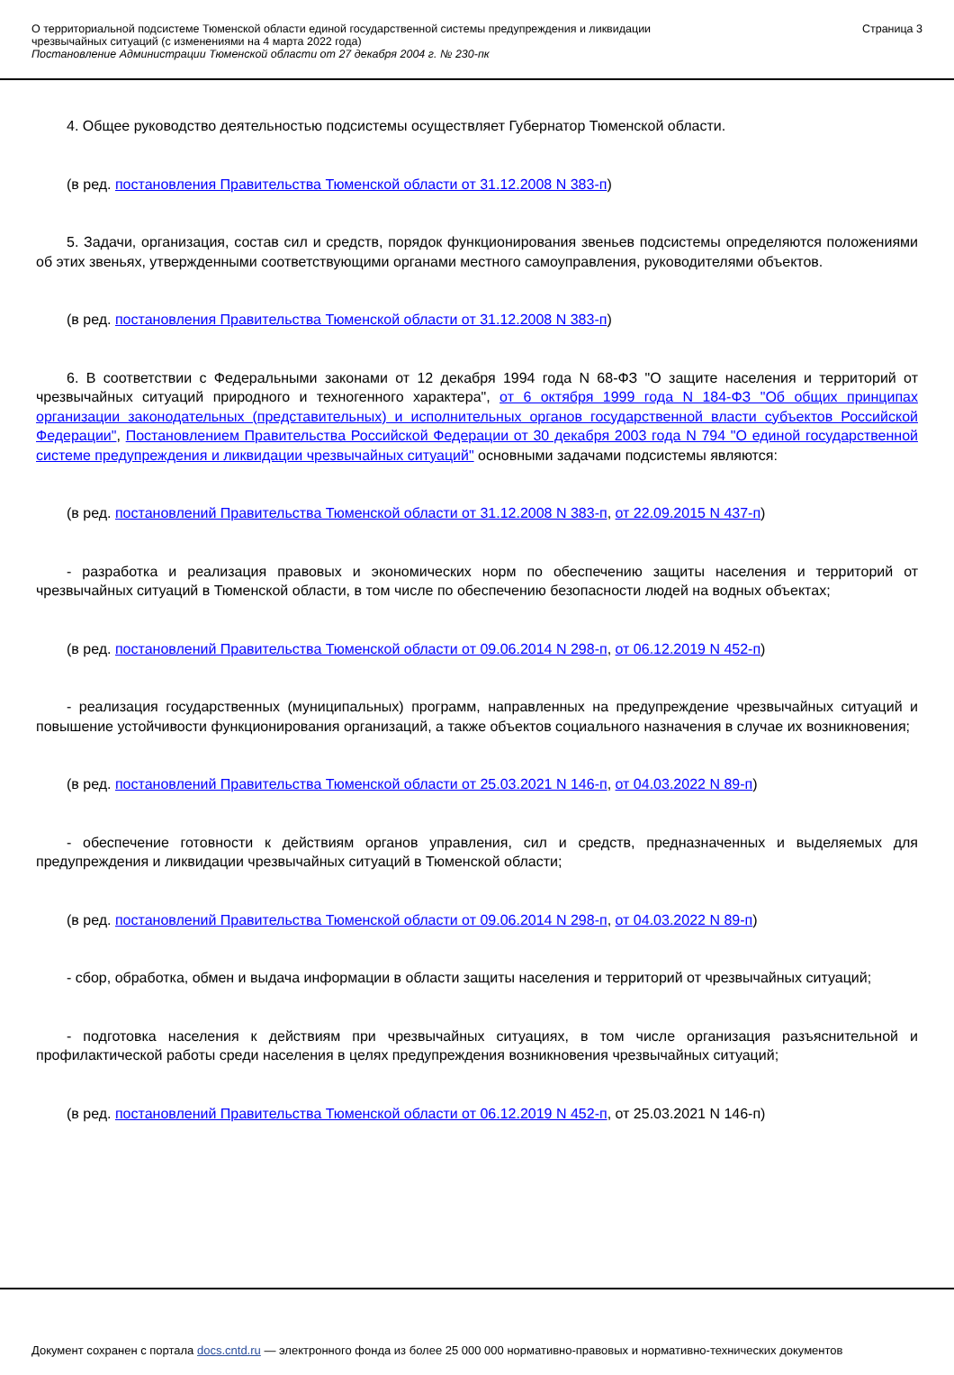О территориальной подсистеме Тюменской области единой государственной системы предупреждения и ликвидации
чрезвычайных ситуаций (с изменениями на 4 марта 2022 года)
Постановление Администрации Тюменской области от 27 декабря 2004 г. № 230-пк
Страница 3
4. Общее руководство деятельностью подсистемы осуществляет Губернатор Тюменской области.
(в ред. постановления Правительства Тюменской области от 31.12.2008 N 383-п)
5. Задачи, организация, состав сил и средств, порядок функционирования звеньев подсистемы определяются положениями об этих звеньях, утвержденными соответствующими органами местного самоуправления, руководителями объектов.
(в ред. постановления Правительства Тюменской области от 31.12.2008 N 383-п)
6. В соответствии с Федеральными законами от 12 декабря 1994 года N 68-ФЗ "О защите населения и территорий от чрезвычайных ситуаций природного и техногенного характера", от 6 октября 1999 года N 184-ФЗ "Об общих принципах организации законодательных (представительных) и исполнительных органов государственной власти субъектов Российской Федерации", Постановлением Правительства Российской Федерации от 30 декабря 2003 года N 794 "О единой государственной системе предупреждения и ликвидации чрезвычайных ситуаций" основными задачами подсистемы являются:
(в ред. постановлений Правительства Тюменской области от 31.12.2008 N 383-п, от 22.09.2015 N 437-п)
- разработка и реализация правовых и экономических норм по обеспечению защиты населения и территорий от чрезвычайных ситуаций в Тюменской области, в том числе по обеспечению безопасности людей на водных объектах;
(в ред. постановлений Правительства Тюменской области от 09.06.2014 N 298-п, от 06.12.2019 N 452-п)
- реализация государственных (муниципальных) программ, направленных на предупреждение чрезвычайных ситуаций и повышение устойчивости функционирования организаций, а также объектов социального назначения в случае их возникновения;
(в ред. постановлений Правительства Тюменской области от 25.03.2021 N 146-п, от 04.03.2022 N 89-п)
- обеспечение готовности к действиям органов управления, сил и средств, предназначенных и выделяемых для предупреждения и ликвидации чрезвычайных ситуаций в Тюменской области;
(в ред. постановлений Правительства Тюменской области от 09.06.2014 N 298-п, от 04.03.2022 N 89-п)
- сбор, обработка, обмен и выдача информации в области защиты населения и территорий от чрезвычайных ситуаций;
- подготовка населения к действиям при чрезвычайных ситуациях, в том числе организация разъяснительной и профилактической работы среди населения в целях предупреждения возникновения чрезвычайных ситуаций;
(в ред. постановлений Правительства Тюменской области от 06.12.2019 N 452-п, от 25.03.2021 N 146-п)
Документ сохранен с портала docs.cntd.ru — электронного фонда из более 25 000 000 нормативно-правовых и нормативно-технических документов